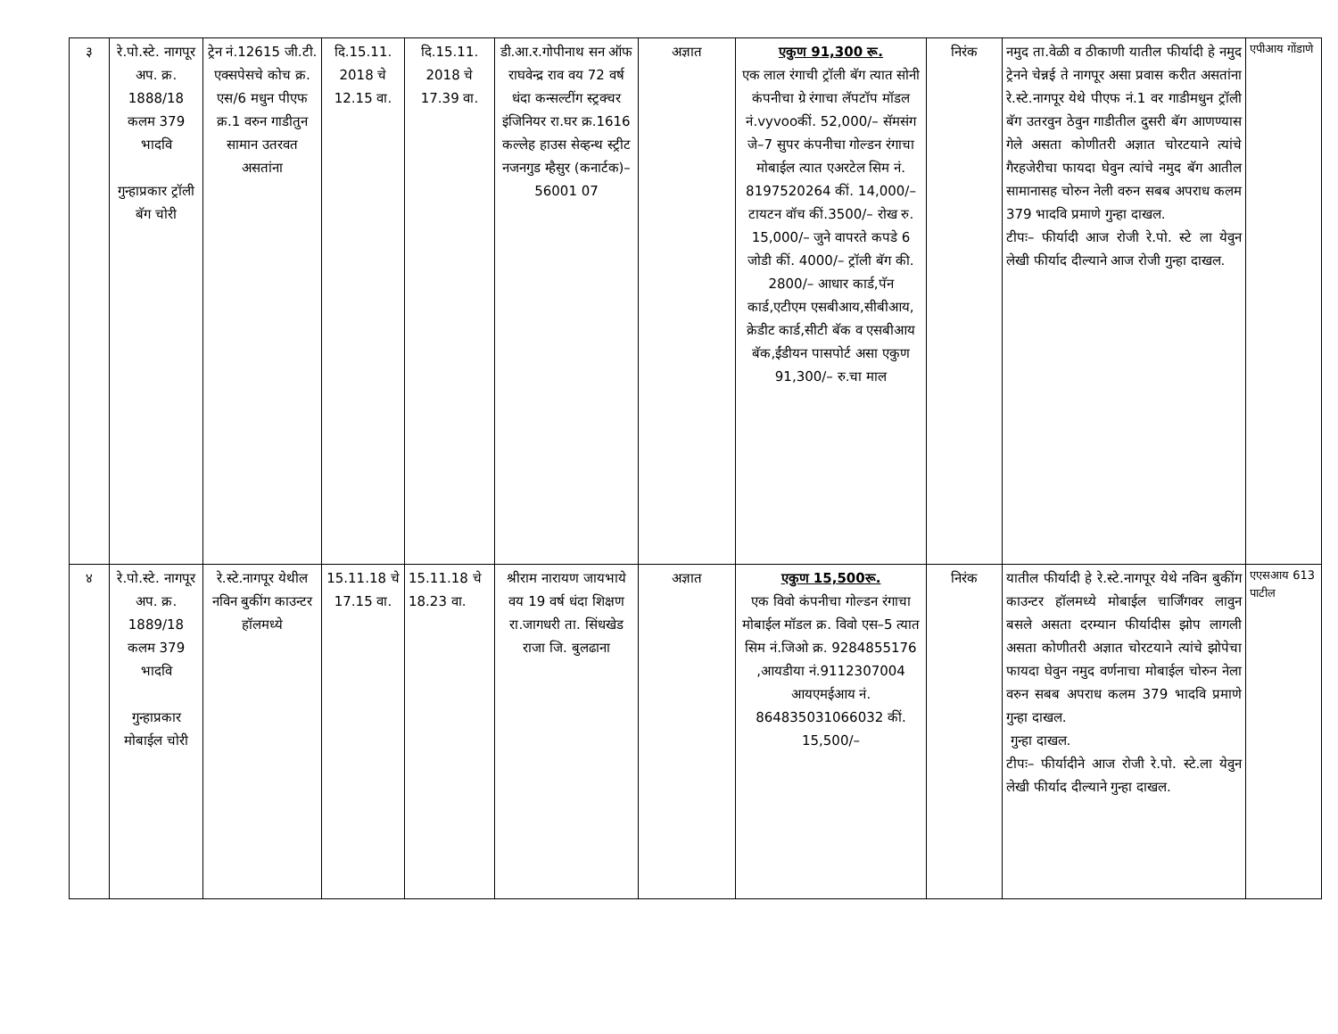| ३ | रे.पो.स्टे. नागपूर अप. क्र. 1888/18 कलम 379 भादवि गुन्हाप्रकार ट्रॉली बॅग चोरी | ट्रेन नं.12615 जी.टी. एक्सपेसचे कोच क्र. एस/6 मधुन पीएफ क्र.1 वरुन गाडीतुन सामान उतरवत असतांना | दि.15.11. 2018 चे 12.15 वा. | दि.15.11. 2018 चे 17.39 वा. | डी.आ.र.गोपीनाथ सन ऑफ राघवेन्द्र राव वय 72 वर्ष धंदा कन्सल्टींग स्ट्रक्चर इंजिनियर रा.घर क्र.1616 कल्लेह हाउस सेव्हन्थ स्ट्रीट नजनगुड म्हैसुर (कनार्टक)–56001 07 | अज्ञात | एकुण 91,300 रू. एक लाल रंगाची ट्रॉली बॅग त्यात सोनी कंपनीचा ग्रे रंगाचा लॅपटॉप मॉडल नं.vyvooकीं. 52,000/– सॅमसंग जे–7 सुपर कंपनीचा गोल्डन रंगाचा मोबाईल त्यात एअरटेल सिम नं. 8197520264 कीं. 14,000/– टायटन वॉच कीं.3500/– रोख रु. 15,000/– जुने वापरते कपडे 6 जोडी कीं. 4000/– ट्रॉली बॅग की. 2800/– आधार कार्ड,पॅन कार्ड,एटीएम एसबीआय,सीबीआय, क्रेडीट कार्ड,सीटी बॅक व एसबीआय बॅक,ईंडीयन पासपोर्ट असा एकुण 91,300/– रु.चा माल | निरंक | नमुद ता.वेळी व ठीकाणी यातील फीर्यादी हे नमुद ट्रेनने चेन्नई ते नागपूर असा प्रवास करीत असतांना रे.स्टे.नागपूर येथे पीएफ नं.1 वर गाडीमधुन ट्रॉली बॅग उतरवुन ठेवुन गाडीतील दुसरी बॅग आणण्यास गेले असता कोणीतरी अज्ञात चोरटयाने त्यांचे गैरहजेरीचा फायदा घेवुन त्यांचे नमुद बॅग आतील सामानासह चोरुन नेली वरुन सबब अपराध कलम 379 भादवि प्रमाणे गुन्हा दाखल. टीपः– फीर्यादी आज रोजी रे.पो. स्टे ला येवुन लेखी फीर्याद दील्याने आज रोजी गुन्हा दाखल. | एपीआय गोंडाणे |
| ४ | रे.पो.स्टे. नागपूर अप. क्र. 1889/18 कलम 379 भादवि गुन्हाप्रकार मोबाईल चोरी | रे.स्टे.नागपूर येथील नविन बुकींग काउन्टर हॉलमध्ये | 15.11.18 चे 17.15 वा. | 15.11.18 चे 18.23 वा. | श्रीराम नारायण जायभाये वय 19 वर्ष धंदा शिक्षण रा.जागधरी ता. सिंधखेड राजा जि. बुलढाना | अज्ञात | एकुण 15,500रू. एक विवो कंपनीचा गोल्डन रंगाचा मोबाईल मॉडल क्र. विवो एस–5 त्यात सिम नं.जिओ क्र. 9284855176 ,आयडीया नं.9112307004 आयएमईआय नं. 864835031066032 कीं. 15,500/– | निरंक | यातील फीर्यादी हे रे.स्टे.नागपूर येथे नविन बुकींग काउन्टर हॉलमध्ये मोबाईल चार्जिंगवर लावुन बसले असता दरम्यान फीर्यादीस झोप लागली असता कोणीतरी अज्ञात चोरटयाने त्यांचे झोपेचा फायदा घेवुन नमुद वर्णनाचा मोबाईल चोरुन नेला वरुन सबब अपराध कलम 379 भादवि प्रमाणे गुन्हा दाखल. गुन्हा दाखल. टीपः– फीर्यादीने आज रोजी रे.पो. स्टे.ला येवुन लेखी फीर्याद दील्याने गुन्हा दाखल. | एएसआय 613 पाटील |